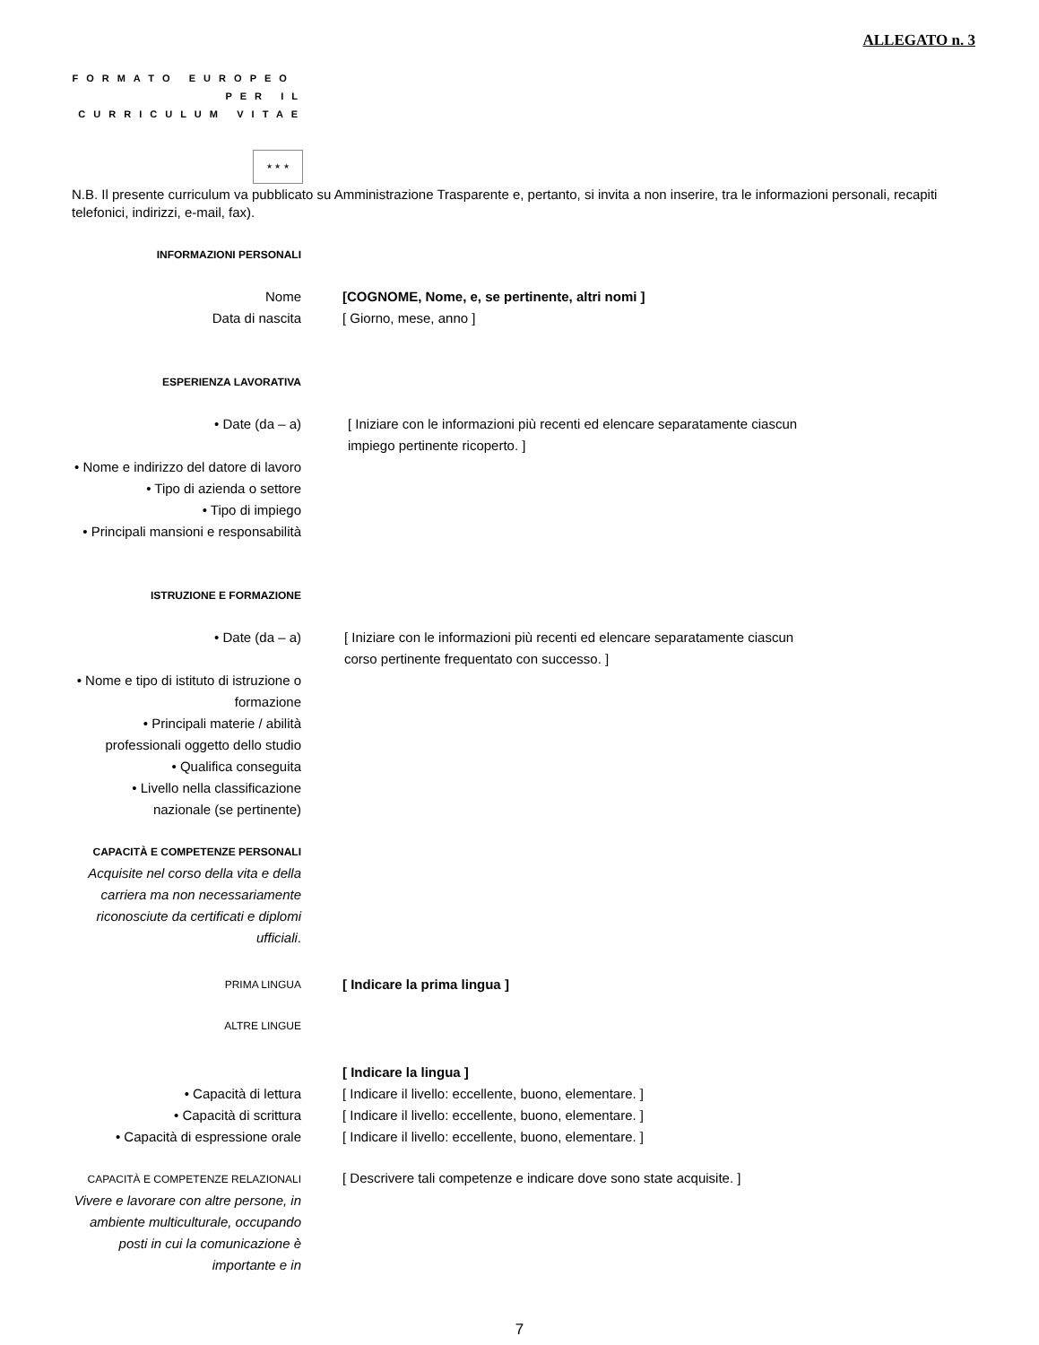ALLEGATO n. 3
F O R M A T O E U R O P E O P E R I L
C U R R I C U L U M V I T A E
★ ★ ★
N.B. Il presente curriculum va pubblicato su Amministrazione Trasparente e, pertanto, si invita a non inserire, tra le informazioni personali, recapiti telefonici, indirizzi, e-mail, fax).
INFORMAZIONI PERSONALI
Nome [COGNOME, Nome, e, se pertinente, altri nomi ]
Data di nascita [ Giorno, mese, anno ]
ESPERIENZA LAVORATIVA
• Date (da – a) [ Iniziare con le informazioni più recenti ed elencare separatamente ciascun
impiego pertinente ricoperto. ]
• Nome e indirizzo del datore di lavoro
• Tipo di azienda o settore
• Tipo di impiego
• Principali mansioni e responsabilità
ISTRUZIONE E FORMAZIONE
• Date (da – a) [ Iniziare con le informazioni più recenti ed elencare separatamente ciascun
corso pertinente frequentato con successo. ]
• Nome e tipo di istituto di istruzione o formazione
• Principali materie / abilità professionali oggetto dello studio
• Qualifica conseguita
• Livello nella classificazione nazionale (se pertinente)
CAPACITÀ E COMPETENZE PERSONALI
Acquisite nel corso della vita e della carriera ma non necessariamente riconosciute da certificati e diplomi ufficiali.
PRIMA LINGUA
[ Indicare la prima lingua ]
ALTRE LINGUE
[ Indicare la lingua ]
• Capacità di lettura [ Indicare il livello: eccellente, buono, elementare. ]
• Capacità di scrittura [ Indicare il livello: eccellente, buono, elementare. ]
• Capacità di espressione orale
[ Indicare il livello: eccellente, buono, elementare. ]
CAPACITÀ E COMPETENZE RELAZIONALI
Vivere e lavorare con altre persone, in ambiente multiculturale, occupando posti in cui la comunicazione è importante e in
[ Descrivere tali competenze e indicare dove sono state acquisite. ]
7